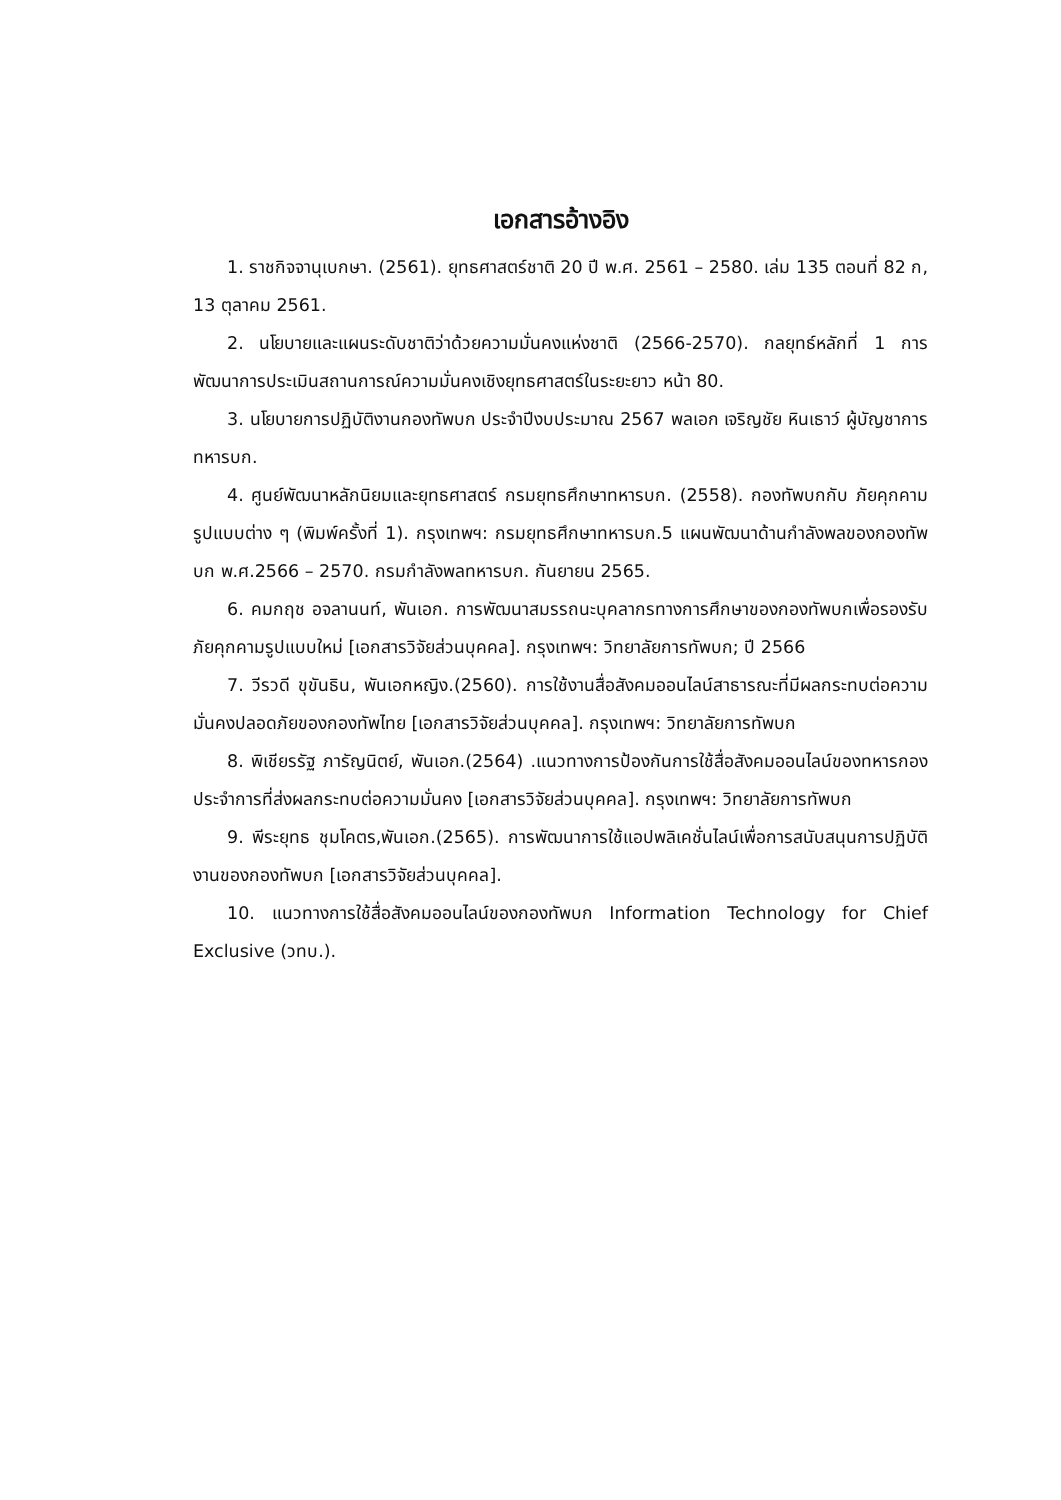เอกสารอ้างอิง
1. ราชกิจจานุเบกษา. (2561). ยุทธศาสตร์ชาติ 20 ปี พ.ศ. 2561 – 2580. เล่ม 135 ตอนที่ 82 ก, 13 ตุลาคม 2561.
2. นโยบายและแผนระดับชาติว่าด้วยความมั่นคงแห่งชาติ (2566-2570). กลยุทธ์หลักที่ 1 การพัฒนาการประเมินสถานการณ์ความมั่นคงเชิงยุทธศาสตร์ในระยะยาว หน้า 80.
3. นโยบายการปฏิบัติงานกองทัพบก ประจำปีงบประมาณ 2567 พลเอก เจริญชัย หินเธาว์ ผู้บัญชาการทหารบก.
4. ศูนย์พัฒนาหลักนิยมและยุทธศาสตร์ กรมยุทธศึกษาทหารบก. (2558). กองทัพบกกับ ภัยคุกคามรูปแบบต่าง ๆ (พิมพ์ครั้งที่ 1). กรุงเทพฯ: กรมยุทธศึกษาทหารบก.5 แผนพัฒนาด้านกำลังพลของกองทัพบก พ.ศ.2566 – 2570. กรมกำลังพลทหารบก. กันยายน 2565.
6. คมกฤช อจลานนท์, พันเอก. การพัฒนาสมรรถนะบุคลากรทางการศึกษาของกองทัพบกเพื่อรองรับภัยคุกคามรูปแบบใหม่ [เอกสารวิจัยส่วนบุคคล]. กรุงเทพฯ: วิทยาลัยการทัพบก; ปี 2566
7. วีรวดี ขุขันธิน, พันเอกหญิง.(2560). การใช้งานสื่อสังคมออนไลน์สาธารณะที่มีผลกระทบต่อความมั่นคงปลอดภัยของกองทัพไทย [เอกสารวิจัยส่วนบุคคล]. กรุงเทพฯ: วิทยาลัยการทัพบก
8. พิเชียรรัฐ ภารัญนิตย์, พันเอก.(2564) .แนวทางการป้องกันการใช้สื่อสังคมออนไลน์ของทหารกองประจำการที่ส่งผลกระทบต่อความมั่นคง [เอกสารวิจัยส่วนบุคคล]. กรุงเทพฯ: วิทยาลัยการทัพบก
9. พีระยุทธ ชุมโคตร,พันเอก.(2565). การพัฒนาการใช้แอปพลิเคชั่นไลน์เพื่อการสนับสนุนการปฏิบัติงานของกองทัพบก [เอกสารวิจัยส่วนบุคคล].
10. แนวทางการใช้สื่อสังคมออนไลน์ของกองทัพบก Information Technology for Chief Exclusive (วทบ.).